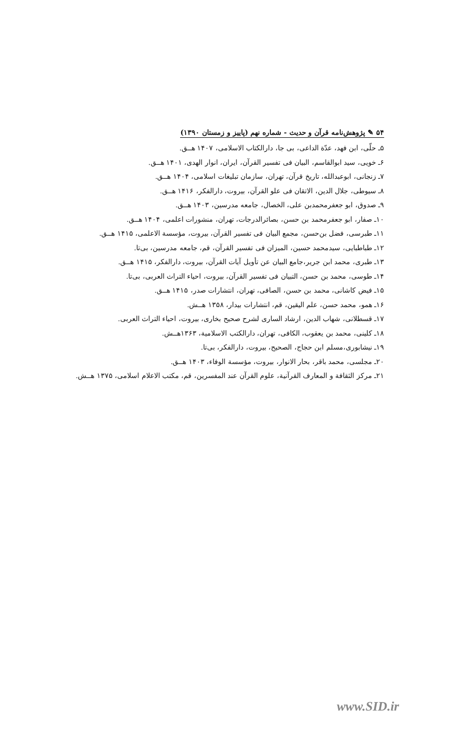۵۴ ✎ پژوهش‌نامه قرآن و حدیث - شماره نهم (پاییز و زمستان ۱۳۹۰)
۵ـ حلّی، ابن فهد، عدّة الداعی، بی جا، دارالکتاب الاسلامی، ۱۴۰۷ هــق.
۶ـ خویی، سید ابوالقاسم، البیان فی تفسیر القرآن، ایران، انوار الهدی، ۱۴۰۱ هــق.
۷ـ زنجانی، ابوعبدالله، تاریخ قرآن، تهران، سازمان تبلیغات اسلامی، ۱۴۰۴ هــق.
۸ـ سیوطی، جلال الدین، الاتقان فی علو القرآن، بیروت، دارالفکر، ۱۴۱۶ هــق.
۹ـ صدوق، ابو جعفرمحمدبن علی، الخصال، جامعه مدرسین، ۱۴۰۳ هــق.
۱۰ـ صفار، ابو جعفرمحمد بن حسن، بصائرالدرجات، تهران، منشورات اعلمی، ۱۴۰۴ هــق.
۱۱ـ طبرسی، فضل بن‌حسن، مجمع البیان فی تفسیر القرآن، بیروت، مؤسسة الاعلمی، ۱۴۱۵ هــق.
۱۲ـ طباطبایی، سیدمحمد حسین، المیزان فی تفسیر القرآن، قم، جامعه مدرسین، بی‌تا.
۱۳ـ طبری، محمد ابن جریر،جامع البیان عن تأویل آیات القرآن، بیروت، دارالفکر، ۱۴۱۵ هــق.
۱۴ـ طوسی، محمد بن حسن، التبیان فی تفسیر القرآن، بیروت، احیاء التراث العربی، بی‌تا.
۱۵ـ فیض کاشانی، محمد بن حسن، الصافی، تهران، انتشارات صدر، ۱۴۱۵ هــق.
۱۶ـ همو، محمد حسن، علم الیقین، قم، انتشارات بیدار، ۱۳۵۸ هــش.
۱۷ـ قسطلانی، شهاب الدین، ارشاد الساری لشرح صحیح بخاری، بیروت، احیاء التراث العربی.
۱۸ـ کلینی، محمد بن یعقوب، الکافی، تهران، دارالکتب الاسلامیة، ۱۳۶۳هــش.
۱۹ـ نیشابوری،مسلم ابن حجاج، الصحیح، بیروت، دارالفکر، بی‌تا.
۲۰ـ مجلسی، محمد باقر، بحار الانوار، بیروت، مؤسسة الوفاء، ۱۴۰۳ هــق.
۲۱ـ مرکز الثقافة و المعارف القرآنیة، علوم القرآن عند المفسرین، قم، مکتب الاعلام اسلامی، ۱۳۷۵ هــش.
www.SID.ir